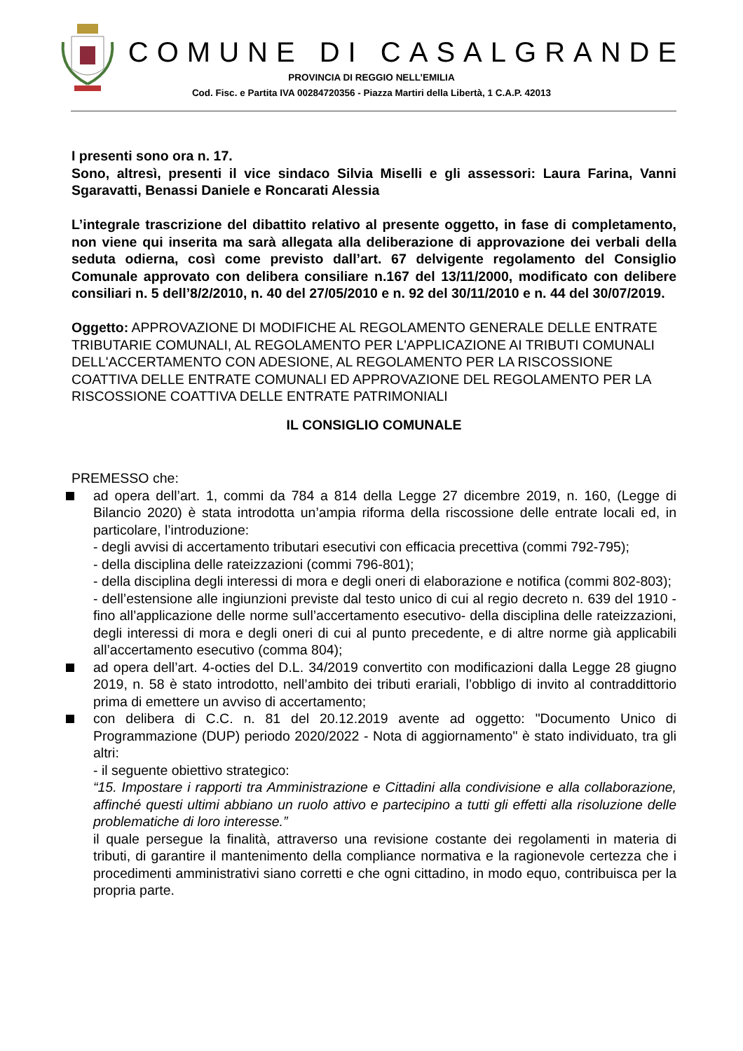COMUNE DI CASALGRANDE
PROVINCIA DI REGGIO NELL’EMILIA
Cod. Fisc. e Partita IVA 00284720356 - Piazza Martiri della Libertà, 1 C.A.P. 42013
I presenti sono ora n. 17.
Sono, altresì, presenti il vice sindaco Silvia Miselli e gli assessori: Laura Farina, Vanni Sgaravatti, Benassi Daniele e Roncarati Alessia
L’integrale trascrizione del dibattito relativo al presente oggetto, in fase di completamento, non viene qui inserita ma sarà allegata alla deliberazione di approvazione dei verbali della seduta odierna, così come previsto dall’art. 67 delvigente regolamento del Consiglio Comunale approvato con delibera consiliare n.167 del 13/11/2000, modificato con delibere consiliari n. 5 dell’8/2/2010, n. 40 del 27/05/2010 e n. 92 del 30/11/2010 e n. 44 del 30/07/2019.
Oggetto: APPROVAZIONE DI MODIFICHE AL REGOLAMENTO GENERALE DELLE ENTRATE TRIBUTARIE COMUNALI, AL REGOLAMENTO PER L'APPLICAZIONE AI TRIBUTI COMUNALI DELL'ACCERTAMENTO CON ADESIONE, AL REGOLAMENTO PER LA RISCOSSIONE COATTIVA DELLE ENTRATE COMUNALI ED APPROVAZIONE DEL REGOLAMENTO PER LA RISCOSSIONE COATTIVA DELLE ENTRATE PATRIMONIALI
IL CONSIGLIO COMUNALE
PREMESSO che:
ad opera dell’art. 1, commi da 784 a 814 della Legge 27 dicembre 2019, n. 160, (Legge di Bilancio 2020) è stata introdotta un’ampia riforma della riscossione delle entrate locali ed, in particolare, l’introduzione:
- degli avvisi di accertamento tributari esecutivi con efficacia precettiva (commi 792-795);
- della disciplina delle rateizzazioni (commi 796-801);
- della disciplina degli interessi di mora e degli oneri di elaborazione e notifica (commi 802-803);
- dell’estensione alle ingiunzioni previste dal testo unico di cui al regio decreto n. 639 del 1910 -fino all’applicazione delle norme sull’accertamento esecutivo- della disciplina delle rateizzazioni, degli interessi di mora e degli oneri di cui al punto precedente, e di altre norme già applicabili all’accertamento esecutivo (comma 804);
ad opera dell’art. 4-octies del D.L. 34/2019 convertito con modificazioni dalla Legge 28 giugno 2019, n. 58 è stato introdotto, nell’ambito dei tributi erariali, l’obbligo di invito al contraddittorio prima di emettere un avviso di accertamento;
con delibera di C.C. n. 81 del 20.12.2019 avente ad oggetto: "Documento Unico di Programmazione (DUP) periodo 2020/2022 - Nota di aggiornamento" è stato individuato, tra gli altri:
- il seguente obiettivo strategico:
“15. Impostare i rapporti tra Amministrazione e Cittadini alla condivisione e alla collaborazione, affinché questi ultimi abbiano un ruolo attivo e partecipino a tutti gli effetti alla risoluzione delle problematiche di loro interesse.”
il quale persegue la finalità, attraverso una revisione costante dei regolamenti in materia di tributi, di garantire il mantenimento della compliance normativa e la ragionevole certezza che i procedimenti amministrativi siano corretti e che ogni cittadino, in modo equo, contribuisca per la propria parte.